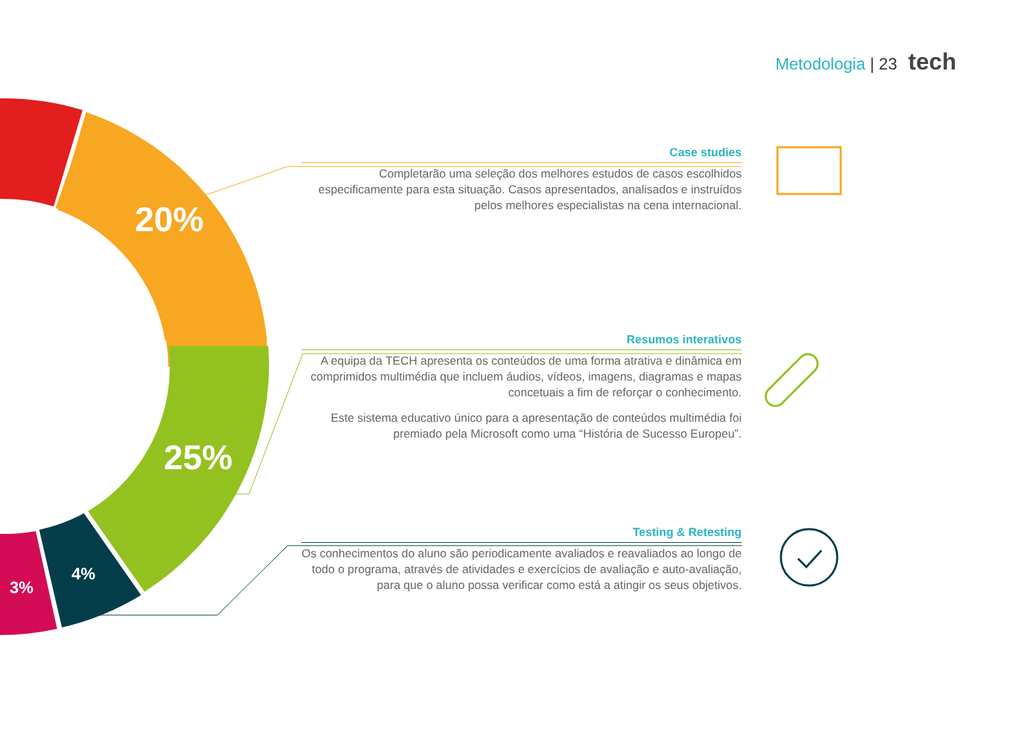Metodologia | 23 tech
20%
25%
4%
3%
Case studies
Completarão uma seleção dos melhores estudos de casos escolhidos especificamente para esta situação. Casos apresentados, analisados e instruídos pelos melhores especialistas na cena internacional.
Resumos interativos
A equipa da TECH apresenta os conteúdos de uma forma atrativa e dinâmica em comprimidos multimédia que incluem áudios, vídeos, imagens, diagramas e mapas concetuais a fim de reforçar o conhecimento.
Este sistema educativo único para a apresentação de conteúdos multimédia foi premiado pela Microsoft como uma “História de Sucesso Europeu”.
Testing & Retesting
Os conhecimentos do aluno são periodicamente avaliados e reavaliados ao longo de todo o programa, através de atividades e exercícios de avaliação e auto-avaliação, para que o aluno possa verificar como está a atingir os seus objetivos.